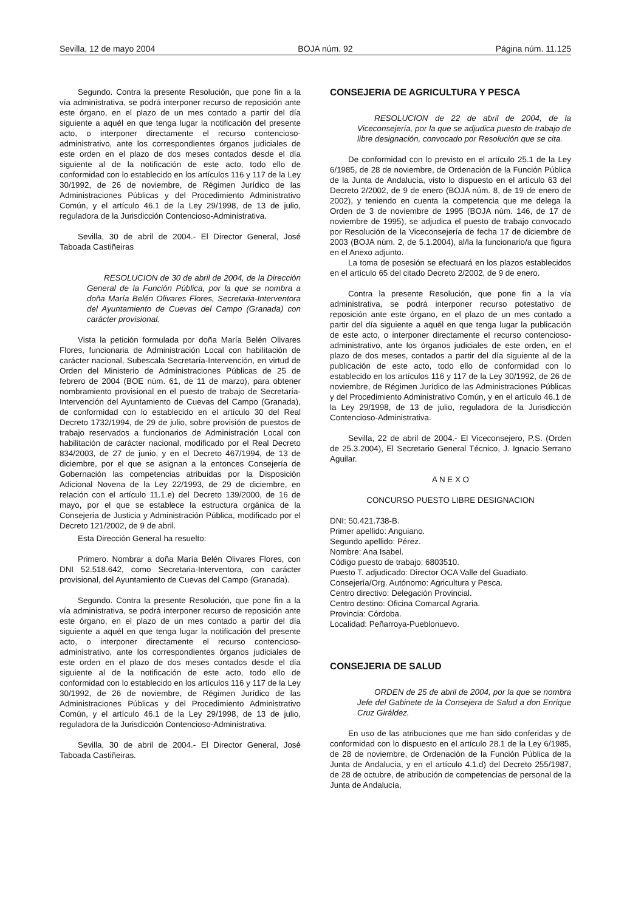Sevilla, 12 de mayo 2004 BOJA núm. 92 Página núm. 11.125
Segundo. Contra la presente Resolución, que pone fin a la vía administrativa, se podrá interponer recurso de reposición ante este órgano, en el plazo de un mes contado a partir del día siguiente a aquél en que tenga lugar la notificación del presente acto, o interponer directamente el recurso contencioso-administrativo, ante los correspondientes órganos judiciales de este orden en el plazo de dos meses contados desde el día siguiente al de la notificación de este acto, todo ello de conformidad con lo establecido en los artículos 116 y 117 de la Ley 30/1992, de 26 de noviembre, de Régimen Jurídico de las Administraciones Públicas y del Procedimiento Administrativo Común, y el artículo 46.1 de la Ley 29/1998, de 13 de julio, reguladora de la Jurisdicción Contencioso-Administrativa.
Sevilla, 30 de abril de 2004.- El Director General, José Taboada Castiñeiras
RESOLUCION de 30 de abril de 2004, de la Dirección General de la Función Pública, por la que se nombra a doña María Belén Olivares Flores, Secretaria-Interventora del Ayuntamiento de Cuevas del Campo (Granada) con carácter provisional.
Vista la petición formulada por doña María Belén Olivares Flores, funcionaria de Administración Local con habilitación de carácter nacional, Subescala Secretaría-Intervención, en virtud de Orden del Ministerio de Administraciones Públicas de 25 de febrero de 2004 (BOE núm. 61, de 11 de marzo), para obtener nombramiento provisional en el puesto de trabajo de Secretaría-Intervención del Ayuntamiento de Cuevas del Campo (Granada), de conformidad con lo establecido en el artículo 30 del Real Decreto 1732/1994, de 29 de julio, sobre provisión de puestos de trabajo reservados a funcionarios de Administración Local con habilitación de carácter nacional, modificado por el Real Decreto 834/2003, de 27 de junio, y en el Decreto 467/1994, de 13 de diciembre, por el que se asignan a la entonces Consejería de Gobernación las competencias atribuidas por la Disposición Adicional Novena de la Ley 22/1993, de 29 de diciembre, en relación con el artículo 11.1.e) del Decreto 139/2000, de 16 de mayo, por el que se establece la estructura orgánica de la Consejería de Justicia y Administración Pública, modificado por el Decreto 121/2002, de 9 de abril.
Esta Dirección General ha resuelto:
Primero. Nombrar a doña María Belén Olivares Flores, con DNI 52.518.642, como Secretaria-Interventora, con carácter provisional, del Ayuntamiento de Cuevas del Campo (Granada).
Segundo. Contra la presente Resolución, que pone fin a la vía administrativa, se podrá interponer recurso de reposición ante este órgano, en el plazo de un mes contado a partir del día siguiente a aquél en que tenga lugar la notificación del presente acto, o interponer directamente el recurso contencioso-administrativo, ante los correspondientes órganos judiciales de este orden en el plazo de dos meses contados desde el día siguiente al de la notificación de este acto, todo ello de conformidad con lo establecido en los artículos 116 y 117 de la Ley 30/1992, de 26 de noviembre, de Régimen Jurídico de las Administraciones Públicas y del Procedimiento Administrativo Común, y el artículo 46.1 de la Ley 29/1998, de 13 de julio, reguladora de la Jurisdicción Contencioso-Administrativa.
Sevilla, 30 de abril de 2004.- El Director General, José Taboada Castiñeiras.
CONSEJERIA DE AGRICULTURA Y PESCA
RESOLUCION de 22 de abril de 2004, de la Viceconsejería, por la que se adjudica puesto de trabajo de libre designación, convocado por Resolución que se cita.
De conformidad con lo previsto en el artículo 25.1 de la Ley 6/1985, de 28 de noviembre, de Ordenación de la Función Pública de la Junta de Andalucía, visto lo dispuesto en el artículo 63 del Decreto 2/2002, de 9 de enero (BOJA núm. 8, de 19 de enero de 2002), y teniendo en cuenta la competencia que me delega la Orden de 3 de noviembre de 1995 (BOJA núm. 146, de 17 de noviembre de 1995), se adjudica el puesto de trabajo convocado por Resolución de la Viceconsejería de fecha 17 de diciembre de 2003 (BOJA núm. 2, de 5.1.2004), al/la la funcionario/a que figura en el Anexo adjunto.
La toma de posesión se efectuará en los plazos establecidos en el artículo 65 del citado Decreto 2/2002, de 9 de enero.
Contra la presente Resolución, que pone fin a la vía administrativa, se podrá interponer recurso potestativo de reposición ante este órgano, en el plazo de un mes contado a partir del día siguiente a aquél en que tenga lugar la publicación de este acto, o interponer directamente el recurso contencioso-administrativo, ante los órganos judiciales de este orden, en el plazo de dos meses, contados a partir del día siguiente al de la publicación de este acto, todo ello de conformidad con lo establecido en los artículos 116 y 117 de la Ley 30/1992, de 26 de noviembre, de Régimen Jurídico de las Administraciones Públicas y del Procedimiento Administrativo Común, y en el artículo 46.1 de la Ley 29/1998, de 13 de julio, reguladora de la Jurisdicción Contencioso-Administrativa.
Sevilla, 22 de abril de 2004.- El Viceconsejero, P.S. (Orden de 25.3.2004), El Secretario General Técnico, J. Ignacio Serrano Aguilar.
A N E X O
CONCURSO PUESTO LIBRE DESIGNACION
DNI: 50.421.738-B.
Primer apellido: Anguiano.
Segundo apellido: Pérez.
Nombre: Ana Isabel.
Código puesto de trabajo: 6803510.
Puesto T. adjudicado: Director OCA Valle del Guadiato.
Consejería/Org. Autónomo: Agricultura y Pesca.
Centro directivo: Delegación Provincial.
Centro destino: Oficina Comarcal Agraria.
Provincia: Córdoba.
Localidad: Peñarroya-Pueblonuevo.
CONSEJERIA DE SALUD
ORDEN de 25 de abril de 2004, por la que se nombra Jefe del Gabinete de la Consejera de Salud a don Enrique Cruz Giráldez.
En uso de las atribuciones que me han sido conferidas y de conformidad con lo dispuesto en el artículo 28.1 de la Ley 6/1985, de 28 de noviembre, de Ordenación de la Función Pública de la Junta de Andalucía, y en el artículo 4.1.d) del Decreto 255/1987, de 28 de octubre, de atribución de competencias de personal de la Junta de Andalucía,